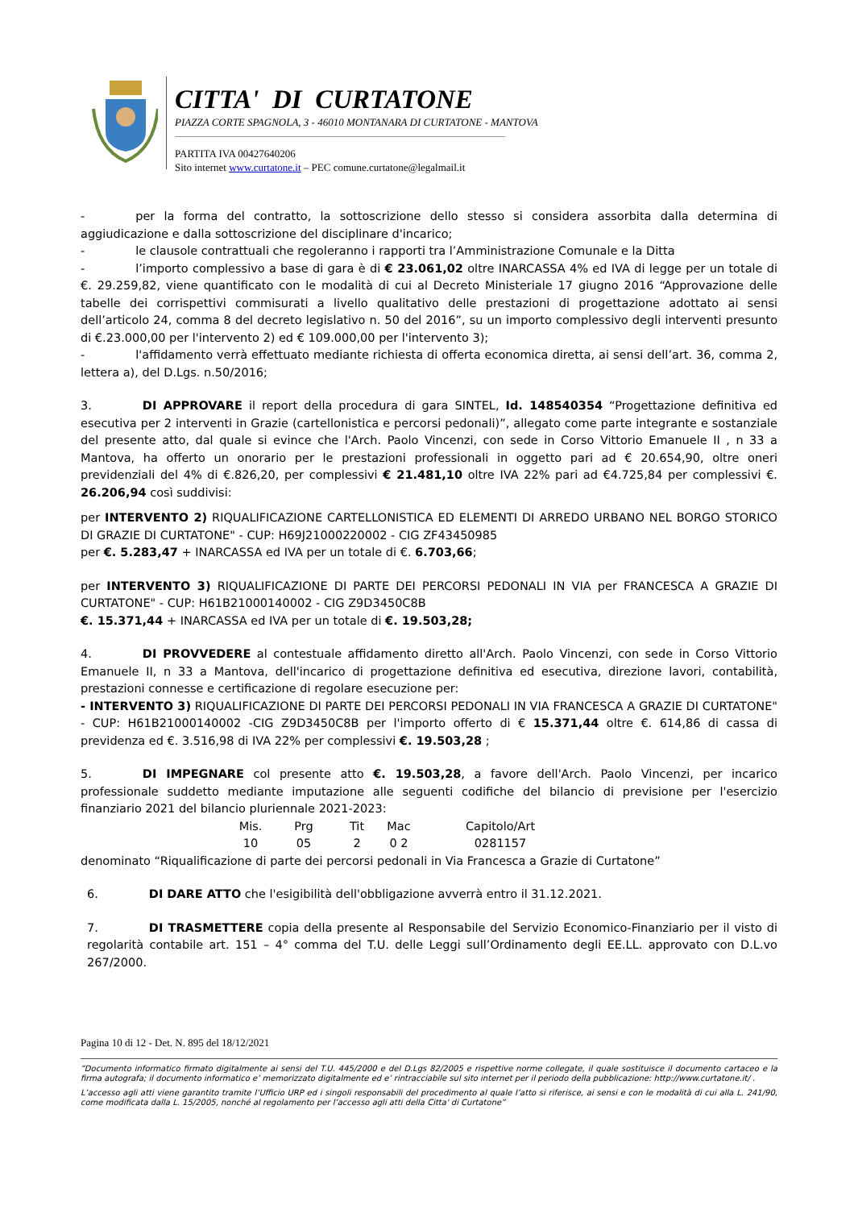CITTA' DI CURTATONE
PIAZZA CORTE SPAGNOLA, 3 - 46010 MONTANARA DI CURTATONE - MANTOVA
PARTITA IVA 00427640206
Sito internet www.curtatone.it – PEC comune.curtatone@legalmail.it
- per la forma del contratto, la sottoscrizione dello stesso si considera assorbita dalla determina di aggiudicazione e dalla sottoscrizione del disciplinare d'incarico;
- le clausole contrattuali che regoleranno i rapporti tra l’Amministrazione Comunale e la Ditta
- l’importo complessivo a base di gara è di € 23.061,02 oltre INARCASSA 4% ed IVA di legge per un totale di €. 29.259,82, viene quantificato con le modalità di cui al Decreto Ministeriale 17 giugno 2016 “Approvazione delle tabelle dei corrispettivi commisurati a livello qualitativo delle prestazioni di progettazione adottato ai sensi dell’articolo 24, comma 8 del decreto legislativo n. 50 del 2016”, su un importo complessivo degli interventi presunto di €.23.000,00 per l'intervento 2) ed € 109.000,00 per l'intervento 3);
- l'affidamento verrà effettuato mediante richiesta di offerta economica diretta, ai sensi dell’art. 36, comma 2, lettera a), del D.Lgs. n.50/2016;
3. DI APPROVARE il report della procedura di gara SINTEL, Id. 148540354 “Progettazione definitiva ed esecutiva per 2 interventi in Grazie (cartellonistica e percorsi pedonali)”, allegato come parte integrante e sostanziale del presente atto, dal quale si evince che l'Arch. Paolo Vincenzi, con sede in Corso Vittorio Emanuele II , n 33 a Mantova, ha offerto un onorario per le prestazioni professionali in oggetto pari ad € 20.654,90, oltre oneri previdenziali del 4% di €.826,20, per complessivi € 21.481,10 oltre IVA 22% pari ad €4.725,84 per complessivi €. 26.206,94 così suddivisi:
per INTERVENTO 2) RIQUALIFICAZIONE CARTELLONISTICA ED ELEMENTI DI ARREDO URBANO NEL BORGO STORICO DI GRAZIE DI CURTATONE" - CUP: H69J21000220002 - CIG ZF43450985
per €. 5.283,47 + INARCASSA ed IVA per un totale di €. 6.703,66;
per INTERVENTO 3) RIQUALIFICAZIONE DI PARTE DEI PERCORSI PEDONALI IN VIA per FRANCESCA A GRAZIE DI CURTATONE" - CUP: H61B21000140002 - CIG Z9D3450C8B
€. 15.371,44 + INARCASSA ed IVA per un totale di €. 19.503,28;
4. DI PROVVEDERE al contestuale affidamento diretto all'Arch. Paolo Vincenzi, con sede in Corso Vittorio Emanuele II, n 33 a Mantova, dell'incarico di progettazione definitiva ed esecutiva, direzione lavori, contabilità, prestazioni connesse e certificazione di regolare esecuzione per:
- INTERVENTO 3) RIQUALIFICAZIONE DI PARTE DEI PERCORSI PEDONALI IN VIA FRANCESCA A GRAZIE DI CURTATONE" - CUP: H61B21000140002 -CIG Z9D3450C8B per l'importo offerto di € 15.371,44 oltre €. 614,86 di cassa di previdenza ed €. 3.516,98 di IVA 22% per complessivi €. 19.503,28 ;
5. DI IMPEGNARE col presente atto €. 19.503,28, a favore dell'Arch. Paolo Vincenzi, per incarico professionale suddetto mediante imputazione alle seguenti codifiche del bilancio di previsione per l'esercizio finanziario 2021 del bilancio pluriennale 2021-2023:
| Mis. | Prg | Tit | Mac | Capitolo/Art |
| 10 | 05 | 2 | 0 2 | 0281157 |
denominato “Riqualificazione di parte dei percorsi pedonali in Via Francesca a Grazie di Curtatone”
6. DI DARE ATTO che l'esigibilità dell'obbligazione avverrà entro il 31.12.2021.
7. DI TRASMETTERE copia della presente al Responsabile del Servizio Economico-Finanziario per il visto di regolarità contabile art. 151 – 4° comma del T.U. delle Leggi sull’Ordinamento degli EE.LL. approvato con D.L.vo 267/2000.
Pagina 10 di 12 - Det. N. 895 del 18/12/2021
“Documento informatico firmato digitalmente ai sensi del T.U. 445/2000 e del D.Lgs 82/2005 e rispettive norme collegate, il quale sostituisce il documento cartaceo e la firma autografa; il documento informatico e’ memorizzato digitalmente ed e’ rintracciabile sul sito internet per il periodo della pubblicazione: http://www.curtatone.it/ .
L’accesso agli atti viene garantito tramite l’Ufficio URP ed i singoli responsabili del procedimento al quale l’atto si riferisce, ai sensi e con le modalità di cui alla L. 241/90, come modificata dalla L. 15/2005, nonché al regolamento per l’accesso agli atti della Citta' di Curtatone”